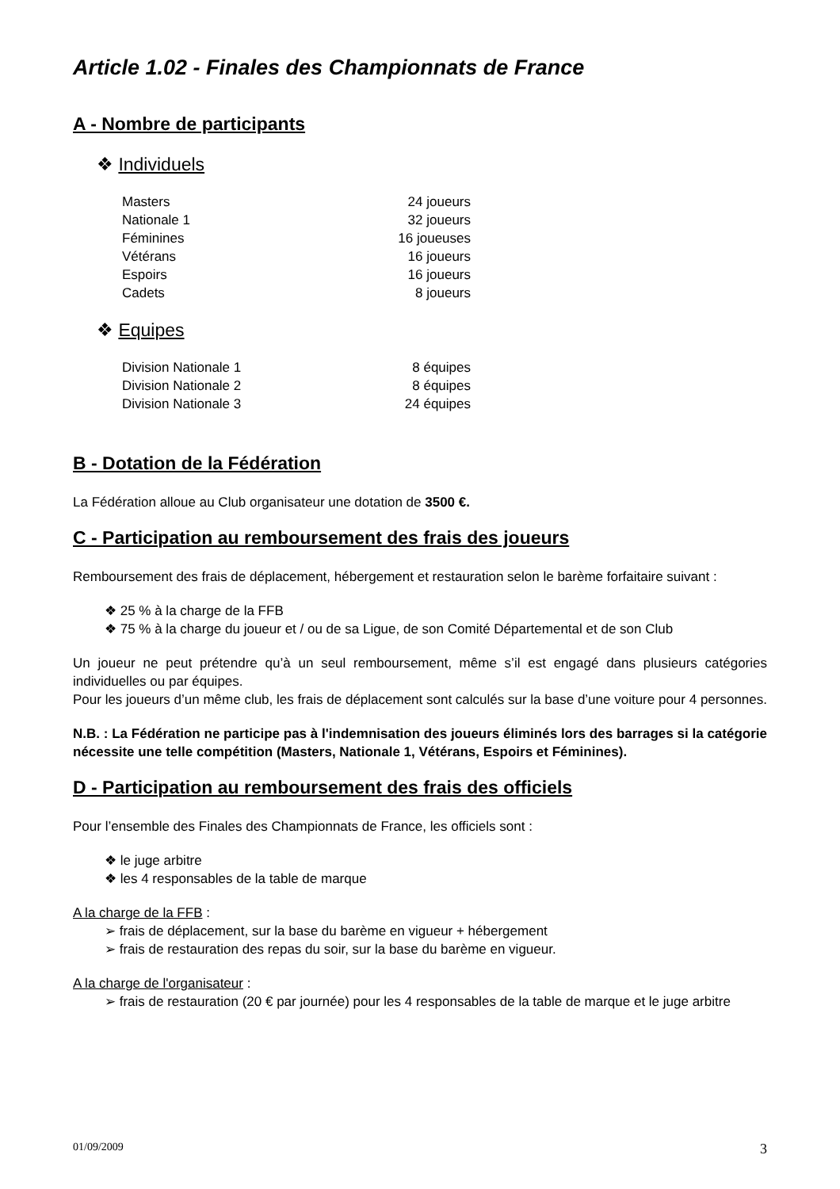Article 1.02 - Finales des Championnats de France
A - Nombre de participants
❖ Individuels
| Masters | 24 joueurs |
| Nationale 1 | 32 joueurs |
| Féminines | 16 joueuses |
| Vétérans | 16 joueurs |
| Espoirs | 16 joueurs |
| Cadets | 8 joueurs |
❖ Equipes
| Division Nationale 1 | 8 équipes |
| Division Nationale 2 | 8 équipes |
| Division Nationale 3 | 24 équipes |
B - Dotation de la Fédération
La Fédération alloue au Club organisateur une dotation de 3500 €.
C - Participation au remboursement des frais des joueurs
Remboursement des frais de déplacement, hébergement et restauration selon le barème forfaitaire suivant :
❖ 25 % à la charge de la FFB
❖ 75 % à la charge du joueur et / ou de sa Ligue, de son Comité Départemental et de son Club
Un joueur ne peut prétendre qu’à un seul remboursement, même s’il est engagé dans plusieurs catégories individuelles ou par équipes.
Pour les joueurs d’un même club, les frais de déplacement sont calculés sur la base d’une voiture pour 4 personnes.
N.B. : La Fédération ne participe pas à l'indemnisation des joueurs éliminés lors des barrages si la catégorie nécessite une telle compétition (Masters, Nationale 1, Vétérans, Espoirs et Féminines).
D - Participation au remboursement des frais des officiels
Pour l’ensemble des Finales des Championnats de France, les officiels sont :
❖ le juge arbitre
❖ les 4 responsables de la table de marque
A la charge de la FFB :
➢ frais de déplacement, sur la base du barème en vigueur + hébergement
➢ frais de restauration des repas du soir, sur la base du barème en vigueur.
A la charge de l'organisateur :
➢ frais de restauration (20 € par journée) pour les 4 responsables de la table de marque et le juge arbitre
01/09/2009 3